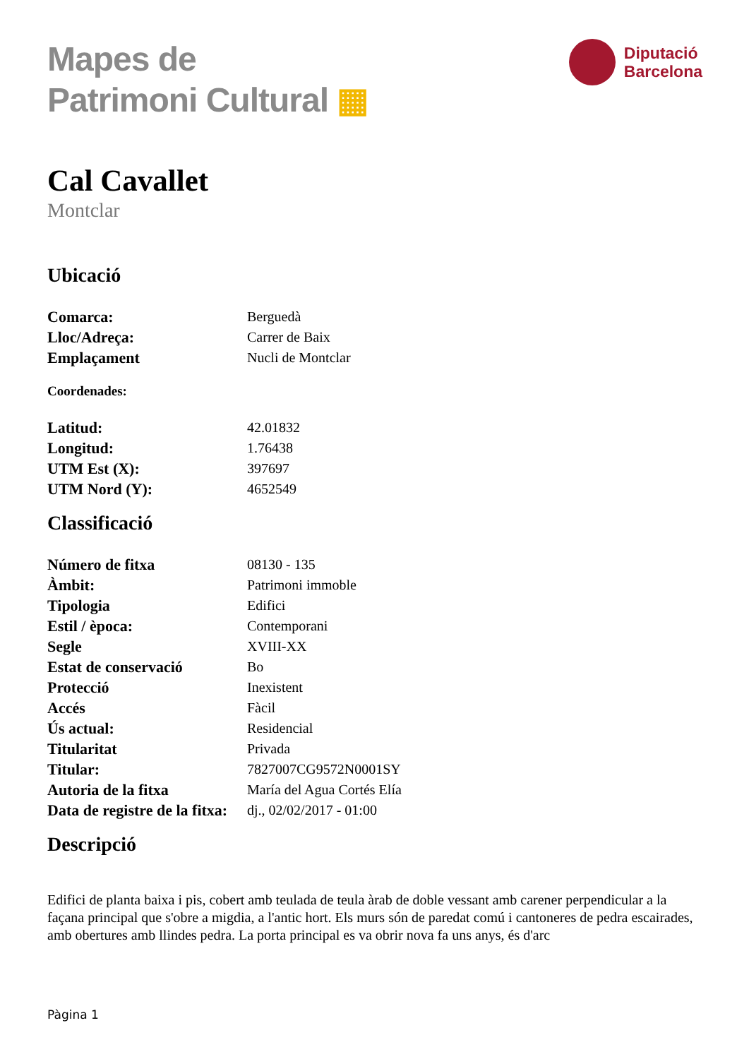Mapes de
Patrimoni Cultural ▦
Diputació
Barcelona
Cal Cavallet
Montclar
Ubicació
| Comarca: | Berguedà |
| Lloc/Adreça: | Carrer de Baix |
| Emplaçament | Nucli de Montclar |
Coordenades:
| Latitud: | 42.01832 |
| Longitud: | 1.76438 |
| UTM Est (X): | 397697 |
| UTM Nord (Y): | 4652549 |
Classificació
| Número de fitxa | 08130 - 135 |
| Àmbit: | Patrimoni immoble |
| Tipologia | Edifici |
| Estil / època: | Contemporani |
| Segle | XVIII-XX |
| Estat de conservació | Bo |
| Protecció | Inexistent |
| Accés | Fàcil |
| Ús actual: | Residencial |
| Titularitat | Privada |
| Titular: | 7827007CG9572N0001SY |
| Autoria de la fitxa | María del Agua Cortés Elía |
| Data de registre de la fitxa: | dj., 02/02/2017 - 01:00 |
Descripció
Edifici de planta baixa i pis, cobert amb teulada de teula àrab de doble vessant amb carener perpendicular a la façana principal que s'obre a migdia, a l'antic hort. Els murs són de paredat comú i cantoneres de pedra escairades, amb obertures amb llindes pedra. La porta principal es va obrir nova fa uns anys, és d'arc
Pàgina 1